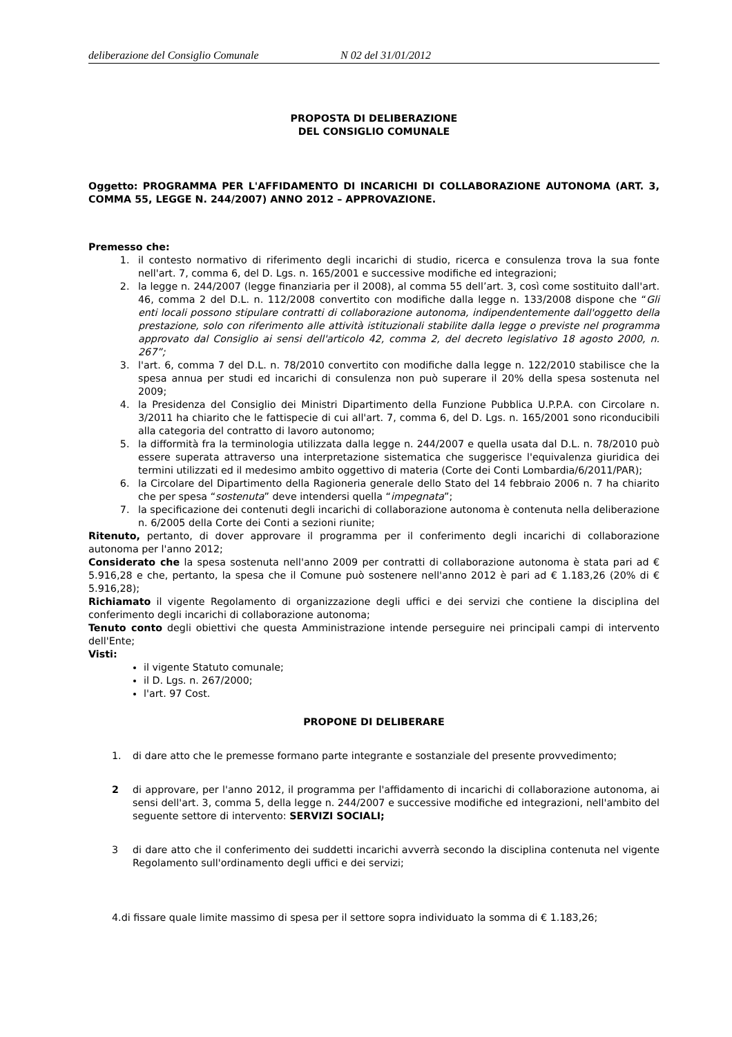deliberazione del Consiglio Comunale N 02 del 31/01/2012
PROPOSTA DI DELIBERAZIONE
DEL CONSIGLIO COMUNALE
Oggetto: PROGRAMMA PER L'AFFIDAMENTO DI INCARICHI DI COLLABORAZIONE AUTONOMA (ART. 3, COMMA 55, LEGGE N. 244/2007) ANNO 2012 – APPROVAZIONE.
Premesso che:
1. il contesto normativo di riferimento degli incarichi di studio, ricerca e consulenza trova la sua fonte nell'art. 7, comma 6, del D. Lgs. n. 165/2001 e successive modifiche ed integrazioni;
2. la legge n. 244/2007 (legge finanziaria per il 2008), al comma 55 dell’art. 3, così come sostituito dall'art. 46, comma 2 del D.L. n. 112/2008 convertito con modifiche dalla legge n. 133/2008 dispone che “Gli enti locali possono stipulare contratti di collaborazione autonoma, indipendentemente dall'oggetto della prestazione, solo con riferimento alle attività istituzionali stabilite dalla legge o previste nel programma approvato dal Consiglio ai sensi dell'articolo 42, comma 2, del decreto legislativo 18 agosto 2000, n. 267”;
3. l'art. 6, comma 7 del D.L. n. 78/2010 convertito con modifiche dalla legge n. 122/2010 stabilisce che la spesa annua per studi ed incarichi di consulenza non può superare il 20% della spesa sostenuta nel 2009;
4. la Presidenza del Consiglio dei Ministri Dipartimento della Funzione Pubblica U.P.P.A. con Circolare n. 3/2011 ha chiarito che le fattispecie di cui all'art. 7, comma 6, del D. Lgs. n. 165/2001 sono riconducibili alla categoria del contratto di lavoro autonomo;
5. la difformità fra la terminologia utilizzata dalla legge n. 244/2007 e quella usata dal D.L. n. 78/2010 può essere superata attraverso una interpretazione sistematica che suggerisce l'equivalenza giuridica dei termini utilizzati ed il medesimo ambito oggettivo di materia (Corte dei Conti Lombardia/6/2011/PAR);
6. la Circolare del Dipartimento della Ragioneria generale dello Stato del 14 febbraio 2006 n. 7 ha chiarito che per spesa “sostenuta” deve intendersi quella “impegnata”;
7. la specificazione dei contenuti degli incarichi di collaborazione autonoma è contenuta nella deliberazione n. 6/2005 della Corte dei Conti a sezioni riunite;
Ritenuto, pertanto, di dover approvare il programma per il conferimento degli incarichi di collaborazione autonoma per l'anno 2012;
Considerato che la spesa sostenuta nell'anno 2009 per contratti di collaborazione autonoma è stata pari ad € 5.916,28 e che, pertanto, la spesa che il Comune può sostenere nell'anno 2012 è pari ad € 1.183,26 (20% di € 5.916,28);
Richiamato il vigente Regolamento di organizzazione degli uffici e dei servizi che contiene la disciplina del conferimento degli incarichi di collaborazione autonoma;
Tenuto conto degli obiettivi che questa Amministrazione intende perseguire nei principali campi di intervento dell'Ente;
Visti:
il vigente Statuto comunale;
il D. Lgs. n. 267/2000;
l'art. 97 Cost.
PROPONE DI DELIBERARE
1. di dare atto che le premesse formano parte integrante e sostanziale del presente provvedimento;
2 di approvare, per l'anno 2012, il programma per l'affidamento di incarichi di collaborazione autonoma, ai sensi dell'art. 3, comma 5, della legge n. 244/2007 e successive modifiche ed integrazioni, nell'ambito del seguente settore di intervento: SERVIZI SOCIALI;
3 di dare atto che il conferimento dei suddetti incarichi avverrà secondo la disciplina contenuta nel vigente Regolamento sull'ordinamento degli uffici e dei servizi;
4.di fissare quale limite massimo di spesa per il settore sopra individuato la somma di € 1.183,26;